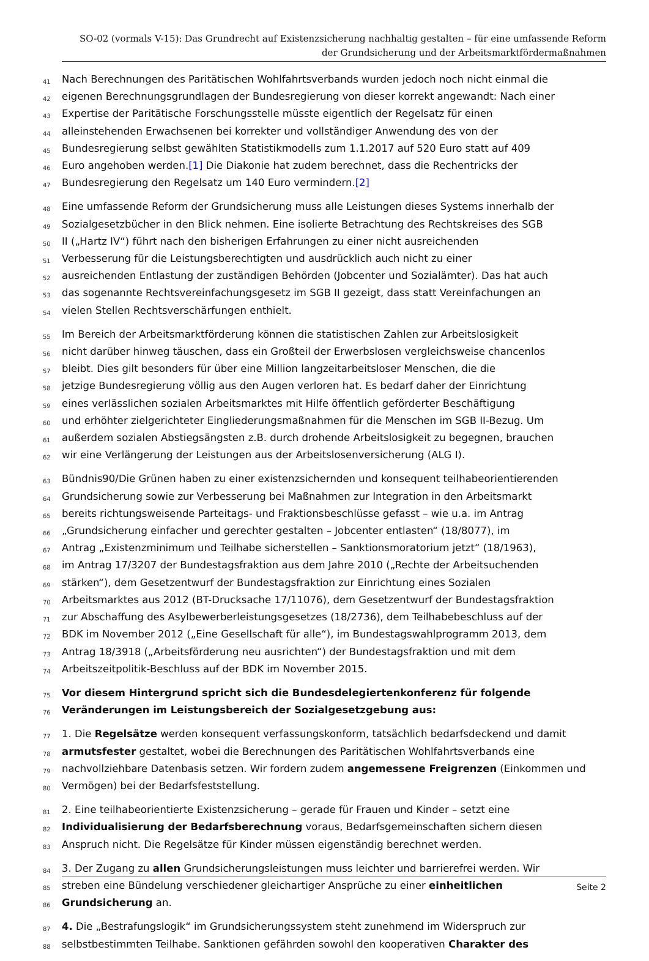SO-02 (vormals V-15): Das Grundrecht auf Existenzsicherung nachhaltig gestalten – für eine umfassende Reform
der Grundsicherung und der Arbeitsmarktfördermaßnahmen
41 Nach Berechnungen des Paritätischen Wohlfahrtsverbands wurden jedoch noch nicht einmal die
42 eigenen Berechnungsgrundlagen der Bundesregierung von dieser korrekt angewandt: Nach einer
43 Expertise der Paritätische Forschungsstelle müsste eigentlich der Regelsatz für einen
44 alleinstehenden Erwachsenen bei korrekter und vollständiger Anwendung des von der
45 Bundesregierung selbst gewählten Statistikmodells zum 1.1.2017 auf 520 Euro statt auf 409
46 Euro angehoben werden.[1] Die Diakonie hat zudem berechnet, dass die Rechentricks der
47 Bundesregierung den Regelsatz um 140 Euro vermindern.[2]
48 Eine umfassende Reform der Grundsicherung muss alle Leistungen dieses Systems innerhalb der
49 Sozialgesetzbücher in den Blick nehmen. Eine isolierte Betrachtung des Rechtskreises des SGB
50 II („Hartz IV“) führt nach den bisherigen Erfahrungen zu einer nicht ausreichenden
51 Verbesserung für die Leistungsberechtigten und ausdrücklich auch nicht zu einer
52 ausreichenden Entlastung der zuständigen Behörden (Jobcenter und Sozialämter). Das hat auch
53 das sogenannte Rechtsvereinfachungsgesetz im SGB II gezeigt, dass statt Vereinfachungen an
54 vielen Stellen Rechtsverschärfungen enthielt.
55 Im Bereich der Arbeitsmarktförderung können die statistischen Zahlen zur Arbeitslosigkeit
56 nicht darüber hinweg täuschen, dass ein Großteil der Erwerbslosen vergleichsweise chancenlos
57 bleibt. Dies gilt besonders für über eine Million langzeitarbeitsloser Menschen, die die
58 jetzige Bundesregierung völlig aus den Augen verloren hat. Es bedarf daher der Einrichtung
59 eines verlässlichen sozialen Arbeitsmarktes mit Hilfe öffentlich geförderter Beschäftigung
60 und erhöhter zielgerichteter Eingliederungsmaßnahmen für die Menschen im SGB II-Bezug. Um
61 außerdem sozialen Abstiegsängsten z.B. durch drohende Arbeitslosigkeit zu begegnen, brauchen
62 wir eine Verlängerung der Leistungen aus der Arbeitslosenversicherung (ALG I).
63 Bündnis90/Die Grünen haben zu einer existenzsichernden und konsequent teilhabeorientierenden
64 Grundsicherung sowie zur Verbesserung bei Maßnahmen zur Integration in den Arbeitsmarkt
65 bereits richtungsweisende Parteitags- und Fraktionsbeschlüsse gefasst – wie u.a. im Antrag
66 „Grundsicherung einfacher und gerechter gestalten – Jobcenter entlasten“ (18/8077), im
67 Antrag „Existenzminimum und Teilhabe sicherstellen – Sanktionsmoratorium jetzt“ (18/1963),
68 im Antrag 17/3207 der Bundestagsfraktion aus dem Jahre 2010 („Rechte der Arbeitsuchenden
69 stärken“), dem Gesetzentwurf der Bundestagsfraktion zur Einrichtung eines Sozialen
70 Arbeitsmarktes aus 2012 (BT-Drucksache 17/11076), dem Gesetzentwurf der Bundestagsfraktion
71 zur Abschaffung des Asylbewerberleistungsgesetzes (18/2736), dem Teilhabebeschluss auf der
72 BDK im November 2012 („Eine Gesellschaft für alle“), im Bundestagswahlprogramm 2013, dem
73 Antrag 18/3918 („Arbeitsförderung neu ausrichten“) der Bundestagsfraktion und mit dem
74 Arbeitszeitpolitik-Beschluss auf der BDK im November 2015.
75 Vor diesem Hintergrund spricht sich die Bundesdelegiertenkonferenz für folgende
76 Veränderungen im Leistungsbereich der Sozialgesetzgebung aus:
77 1. Die Regelsätze werden konsequent verfassungskonform, tatsächlich bedarfsdeckend und damit
78 armutsfester gestaltet, wobei die Berechnungen des Paritätischen Wohlfahrtsverbands eine
79 nachvollziehbare Datenbasis setzen. Wir fordern zudem angemessene Freigrenzen (Einkommen und
80 Vermögen) bei der Bedarfsfeststellung.
81 2. Eine teilhabeorientierte Existenzsicherung – gerade für Frauen und Kinder – setzt eine
82 Individualisierung der Bedarfsberechnung voraus, Bedarfsgemeinschaften sichern diesen
83 Anspruch nicht. Die Regelsätze für Kinder müssen eigenständig berechnet werden.
84 3. Der Zugang zu allen Grundsicherungsleistungen muss leichter und barrierefrei werden. Wir
85 streben eine Bündelung verschiedener gleichartiger Ansprüche zu einer einheitlichen
86 Grundsicherung an.
87 4. Die „Bestrafungslogik“ im Grundsicherungssystem steht zunehmend im Widerspruch zur
88 selbstbestimmten Teilhabe. Sanktionen gefährden sowohl den kooperativen Charakter des
Seite 2